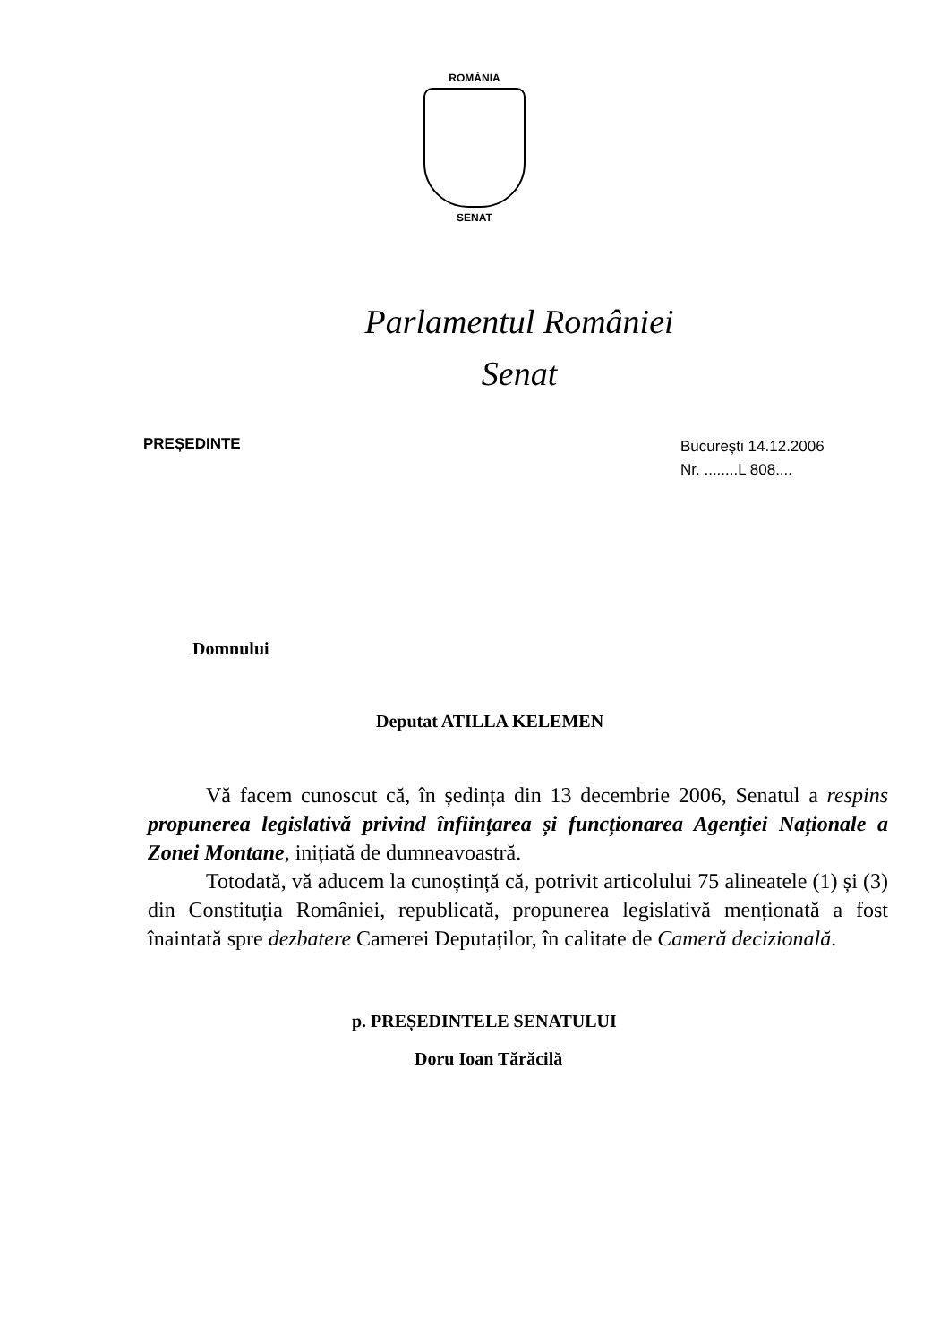ROMÂNIA
SENAT
Parlamentul României
Senat
PREȘEDINTE
București 14.12.2006
Nr. ........L 808....
Domnului
Deputat ATILLA KELEMEN
Vă facem cunoscut că, în ședința din 13 decembrie 2006, Senatul a respins propunerea legislativă privind înființarea și funcționarea Agenției Naționale a Zonei Montane, inițiată de dumneavoastră.
Totodată, vă aducem la cunoștință că, potrivit articolului 75 alineatele (1) și (3) din Constituția României, republicată, propunerea legislativă menționată a fost înaintată spre dezbatere Camerei Deputaților, în calitate de Cameră decizională.
p. PREȘEDINTELE SENATULUI
Doru Ioan Tărăcilă